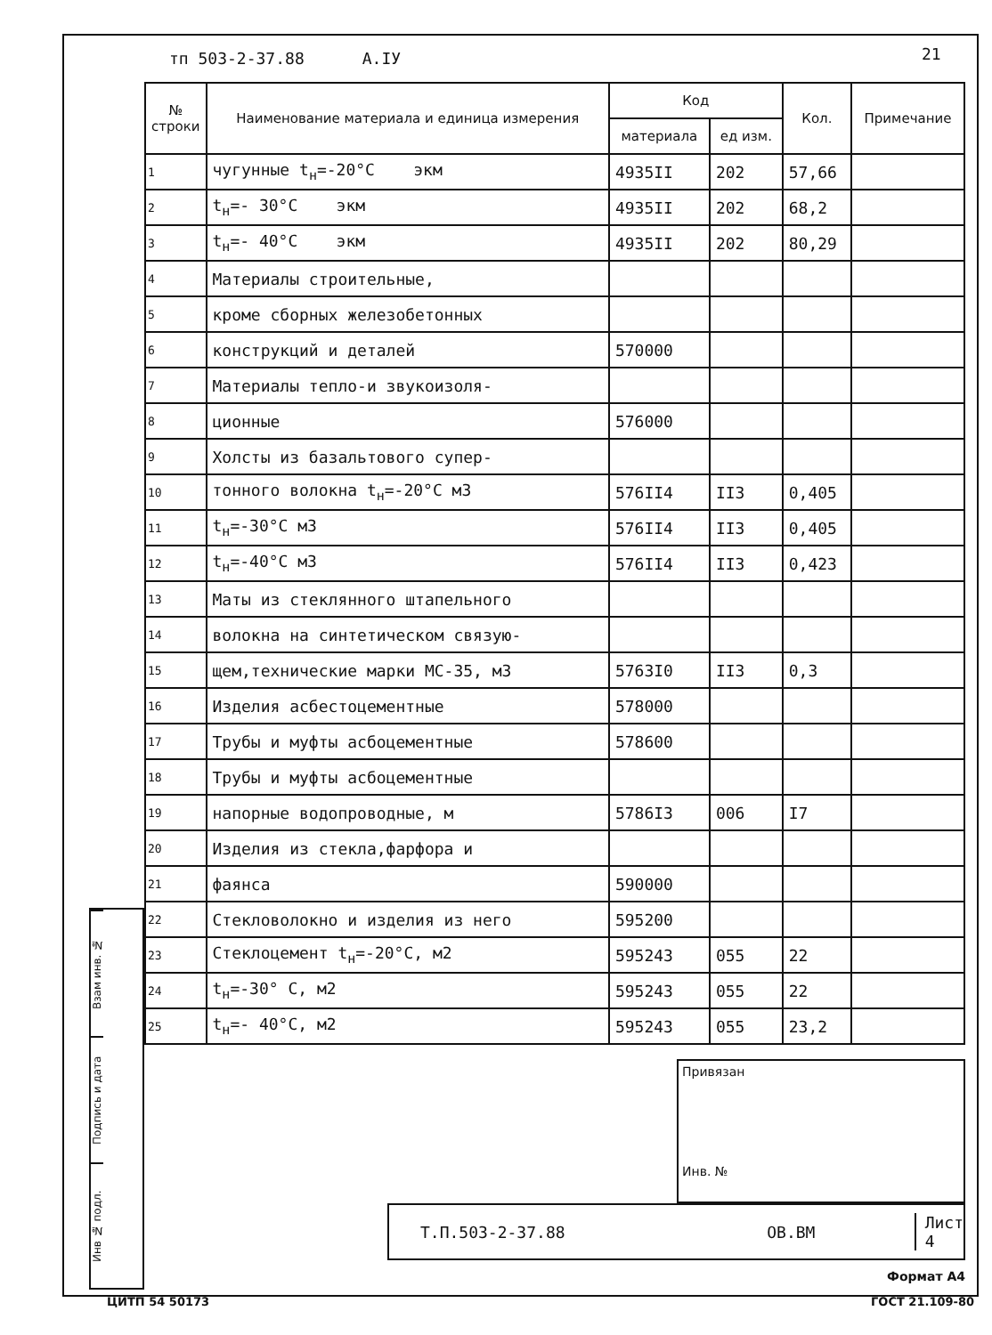тп 503-2-37.88 А.IУ 21
| № строки | Наименование материала и единица измерения | Код | | Кол. | Примечание |
| --- | --- | --- | --- | --- | --- |
| | | материала | ед изм. | | |
| 1 | чугунные t<sub>н</sub>=-20°С экм | 4935II | 202 | 57,66 | |
| 2 | t<sub>н</sub>=- 30°С экм | 4935II | 202 | 68,2 | |
| 3 | t<sub>н</sub>=- 40°С экм | 4935II | 202 | 80,29 | |
| 4 | Материалы строительные, | | | | |
| 5 | кроме сборных железобетонных | | | | |
| 6 | конструкций и деталей | 570000 | | | |
| 7 | Материалы тепло-и звукоизоля- | | | | |
| 8 | ционные | 576000 | | | |
| 9 | Холсты из базальтового супер- | | | | |
| 10 | тонного волокна t<sub>н</sub>=-20°С м3 | 576II4 | II3 | 0,405 | |
| 11 | t<sub>н</sub>=-30°С м3 | 576II4 | II3 | 0,405 | |
| 12 | t<sub>н</sub>=-40°С м3 | 576II4 | II3 | 0,423 | |
| 13 | Маты из стеклянного штапельного | | | | |
| 14 | волокна на синтетическом связую- | | | | |
| 15 | щем,технические марки МС-35, м3 | 5763I0 | II3 | 0,3 | |
| 16 | Изделия асбестоцементные | 578000 | | | |
| 17 | Трубы и муфты асбоцементные | 578600 | | | |
| 18 | Трубы и муфты асбоцементные | | | | |
| 19 | напорные водопроводные, м | 5786I3 | 006 | I7 | |
| 20 | Изделия из стекла,фарфора и | | | | |
| 21 | фаянса | 590000 | | | |
| 22 | Стекловолокно и изделия из него | 595200 | | | |
| 23 | Стеклоцемент t<sub>н</sub>=-20°С, м2 | 595243 | 055 | 22 | |
| 24 | t<sub>н</sub>=-30° С, м2 | 595243 | 055 | 22 | |
| 25 | t<sub>н</sub>=- 40°С, м2 | 595243 | 055 | 23,2 | |
Взам инв. №
Подпись и дата
Инв № подл.
Привязан
Инв. №
Т.П.503-2-37.88 ОВ.ВМ Лист
4
Формат А4
ЦИТП 54 50173 ГОСТ 21.109-80